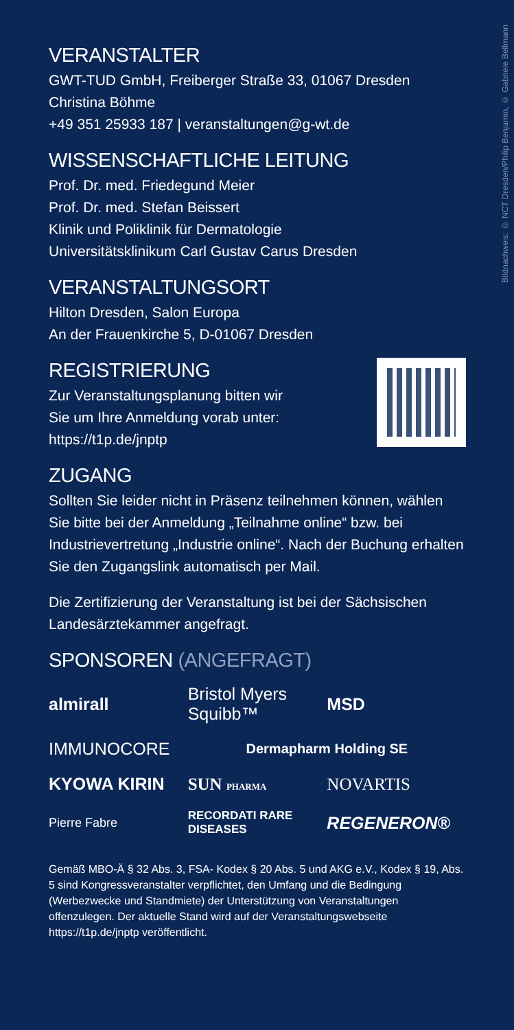Bildnachweis: © NCT Dresden/Philip Benjamin, © Gabriele Bellmann
VERANSTALTER
GWT-TUD GmbH, Freiberger Straße 33, 01067 Dresden
Christina Böhme
+49 351 25933 187 | veranstaltungen@g-wt.de
WISSENSCHAFTLICHE LEITUNG
Prof. Dr. med. Friedegund Meier
Prof. Dr. med. Stefan Beissert
Klinik und Poliklinik für Dermatologie
Universitätsklinikum Carl Gustav Carus Dresden
VERANSTALTUNGSORT
Hilton Dresden, Salon Europa
An der Frauenkirche 5, D-01067 Dresden
REGISTRIERUNG
Zur Veranstaltungsplanung bitten wir
Sie um Ihre Anmeldung vorab unter:
https://t1p.de/jnptp
ZUGANG
Sollten Sie leider nicht in Präsenz teilnehmen können, wählen Sie bitte bei der Anmeldung „Teilnahme online“ bzw. bei Industrievertretung „Industrie online“. Nach der Buchung erhalten Sie den Zugangslink automatisch per Mail.
Die Zertifizierung der Veranstaltung ist bei der Sächsischen Landesärztekammer angefragt.
SPONSOREN (ANGEFRAGT)
almirall
Bristol Myers Squibb™
MSD
IMMUNOCORE
Dermapharm Holding SE
KYOWA KIRIN
SUN PHARMA
NOVARTIS
Pierre Fabre
RECORDATI RARE DISEASES
REGENERON®
Gemäß MBO-Ä § 32 Abs. 3, FSA- Kodex § 20 Abs. 5 und AKG e.V., Kodex § 19, Abs. 5 sind Kongressveranstalter verpflichtet, den Umfang und die Bedingung (Werbezwecke und Standmiete) der Unterstützung von Veranstaltungen offenzulegen. Der aktuelle Stand wird auf der Veranstaltungswebseite https://t1p.de/jnptp veröffentlicht.